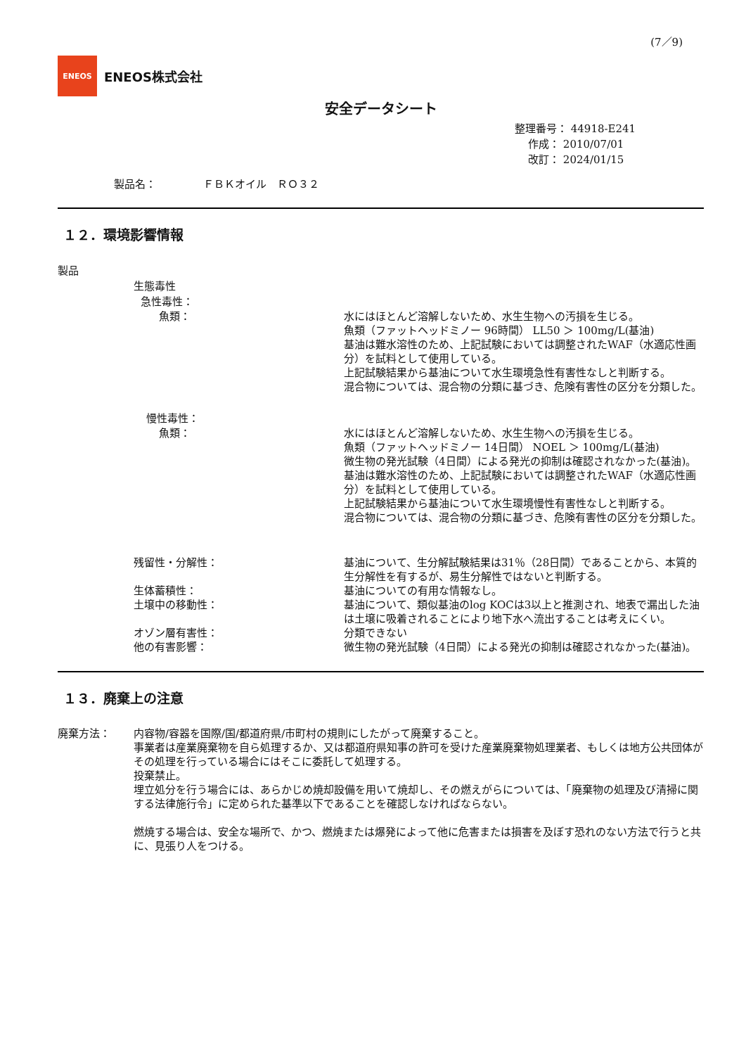(7／9)
ENEOS
ENEOS株式会社
安全データシート
整理番号： 44918-E241
作成： 2010/07/01
改訂： 2024/01/15
製品名： ＦＢＫオイル　ＲＯ３２
１２．環境影響情報
製品
生態毒性
急性毒性：
魚類： 水にはほとんど溶解しないため、水生生物への汚損を生じる。
魚類（ファットヘッドミノー 96時間） LL50 ＞ 100mg/L(基油)
基油は難水溶性のため、上記試験においては調整されたWAF（水適応性画分）を試料として使用している。
上記試験結果から基油について水生環境急性有害性なしと判断する。
混合物については、混合物の分類に基づき、危険有害性の区分を分類した。
慢性毒性：
魚類： 水にはほとんど溶解しないため、水生生物への汚損を生じる。
魚類（ファットヘッドミノー 14日間） NOEL ＞ 100mg/L(基油)
微生物の発光試験（4日間）による発光の抑制は確認されなかった(基油)。
基油は難水溶性のため、上記試験においては調整されたWAF（水適応性画分）を試料として使用している。
上記試験結果から基油について水生環境慢性有害性なしと判断する。
混合物については、混合物の分類に基づき、危険有害性の区分を分類した。
残留性・分解性： 基油について、生分解試験結果は31％（28日間）であることから、本質的生分解性を有するが、易生分解性ではないと判断する。
生体蓄積性： 基油についての有用な情報なし。
土壌中の移動性： 基油について、類似基油のlog KOCは3以上と推測され、地表で漏出した油は土壌に吸着されることにより地下水へ流出することは考えにくい。
オゾン層有害性： 分類できない
他の有害影響： 微生物の発光試験（4日間）による発光の抑制は確認されなかった(基油)。
１３．廃棄上の注意
廃棄方法： 内容物/容器を国際/国/都道府県/市町村の規則にしたがって廃棄すること。
事業者は産業廃棄物を自ら処理するか、又は都道府県知事の許可を受けた産業廃棄物処理業者、もしくは地方公共団体がその処理を行っている場合にはそこに委託して処理する。
投棄禁止。
埋立処分を行う場合には、あらかじめ焼却設備を用いて焼却し、その燃えがらについては、「廃棄物の処理及び清掃に関する法律施行令」に定められた基準以下であることを確認しなければならない。
燃焼する場合は、安全な場所で、かつ、燃焼または爆発によって他に危害または損害を及ぼす恐れのない方法で行うと共に、見張り人をつける。